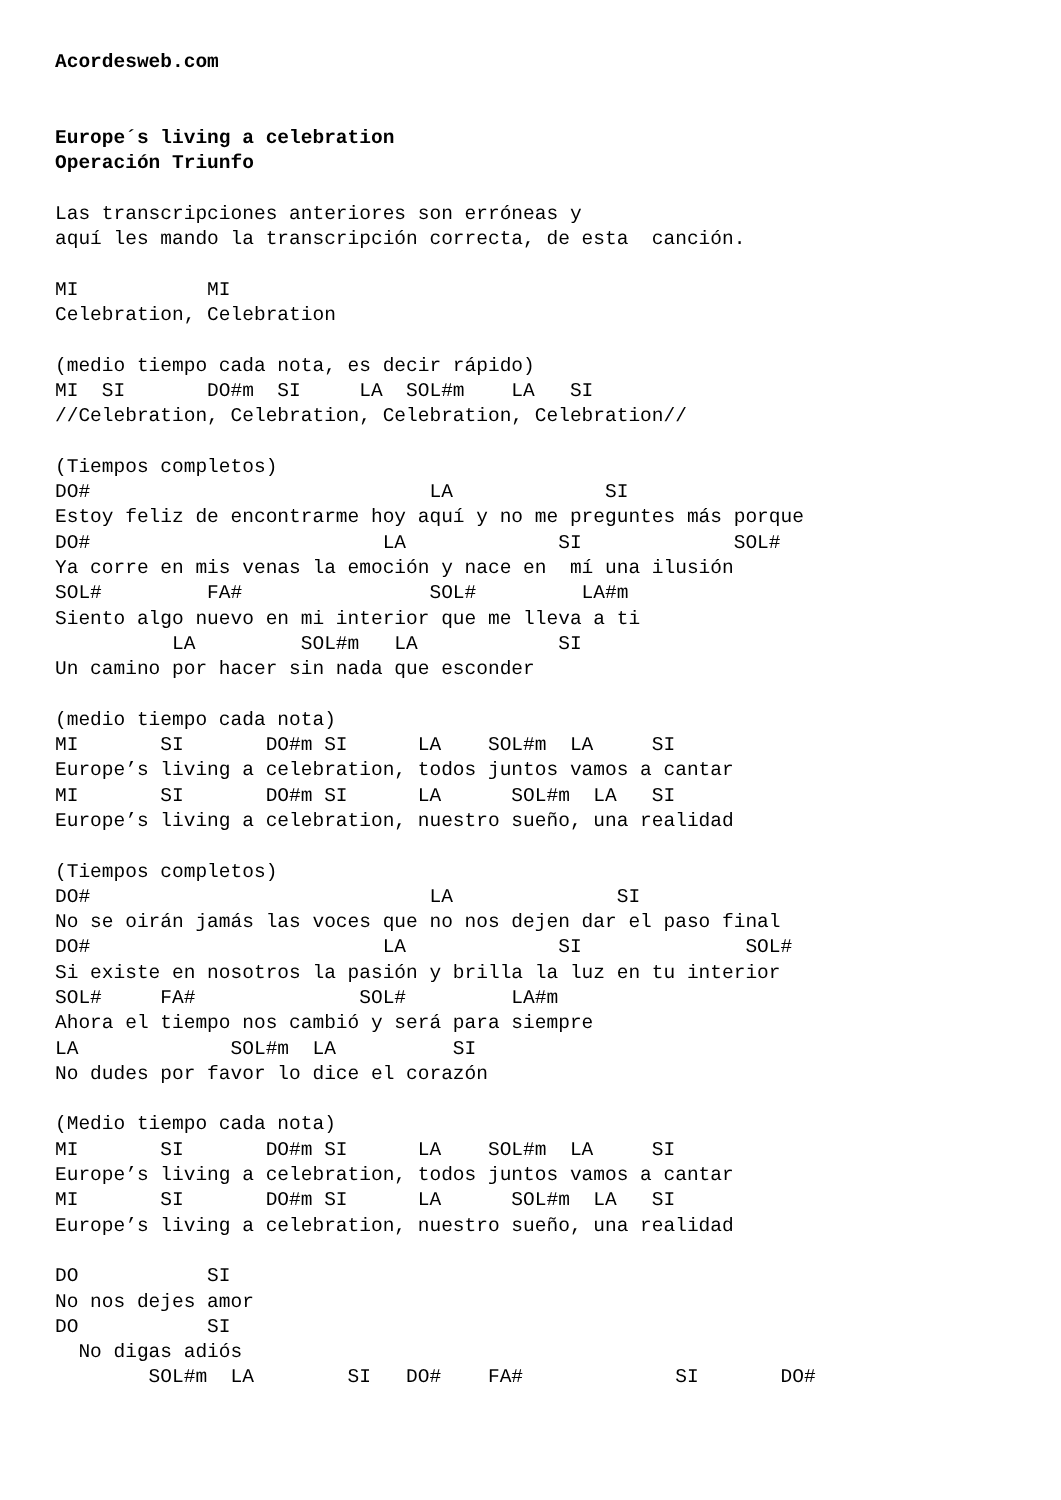Acordesweb.com


Europe´s living a celebration
Operación Triunfo

Las transcripciones anteriores son erróneas y
aquí les mando la transcripción correcta, de esta  canción.

MI           MI
Celebration, Celebration

(medio tiempo cada nota, es decir rápido)
MI  SI       DO#m  SI     LA  SOL#m    LA   SI
//Celebration, Celebration, Celebration, Celebration//

(Tiempos completos)
DO#                             LA             SI
Estoy feliz de encontrarme hoy aquí y no me preguntes más porque
DO#                         LA             SI             SOL#
Ya corre en mis venas la emoción y nace en  mí una ilusión
SOL#         FA#                SOL#         LA#m
Siento algo nuevo en mi interior que me lleva a ti
          LA         SOL#m   LA            SI
Un camino por hacer sin nada que esconder

(medio tiempo cada nota)
MI       SI       DO#m SI      LA    SOL#m  LA     SI
Europe’s living a celebration, todos juntos vamos a cantar
MI       SI       DO#m SI      LA      SOL#m  LA   SI
Europe’s living a celebration, nuestro sueño, una realidad

(Tiempos completos)
DO#                             LA              SI
No se oirán jamás las voces que no nos dejen dar el paso final
DO#                         LA             SI              SOL#
Si existe en nosotros la pasión y brilla la luz en tu interior
SOL#     FA#              SOL#         LA#m
Ahora el tiempo nos cambió y será para siempre
LA             SOL#m  LA          SI
No dudes por favor lo dice el corazón

(Medio tiempo cada nota)
MI       SI       DO#m SI      LA    SOL#m  LA     SI
Europe’s living a celebration, todos juntos vamos a cantar
MI       SI       DO#m SI      LA      SOL#m  LA   SI
Europe’s living a celebration, nuestro sueño, una realidad

DO           SI
No nos dejes amor
DO           SI
  No digas adiós
        SOL#m  LA        SI   DO#    FA#             SI       DO#